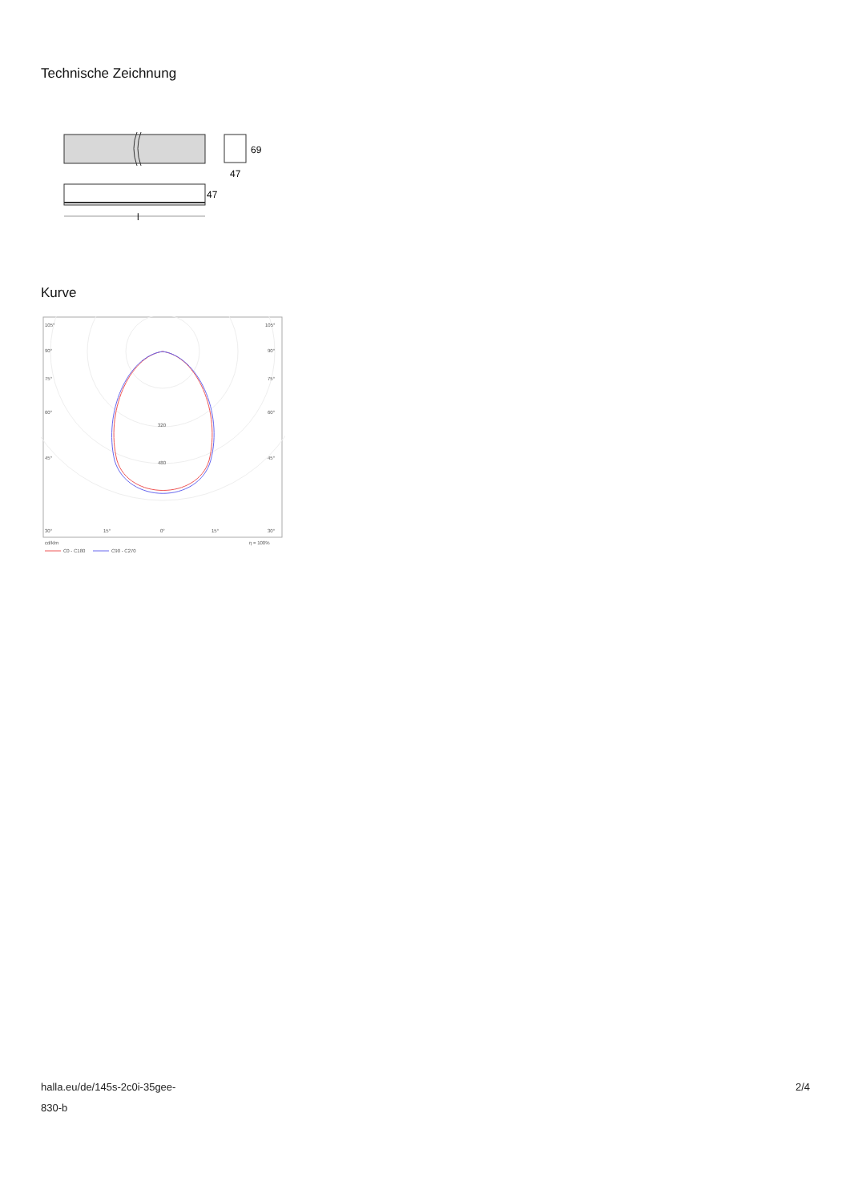Technische Zeichnung
69
47
47
l
Kurve
105°
105°
90°
90°
75°
75°
60°
60°
45°
45°
320
480
30°
15°
0°
15°
30°
cd/klm
η = 100%
C0 - C180
C90 - C270
halla.eu/de/145s-2c0i-35gee-
830-b
2/4